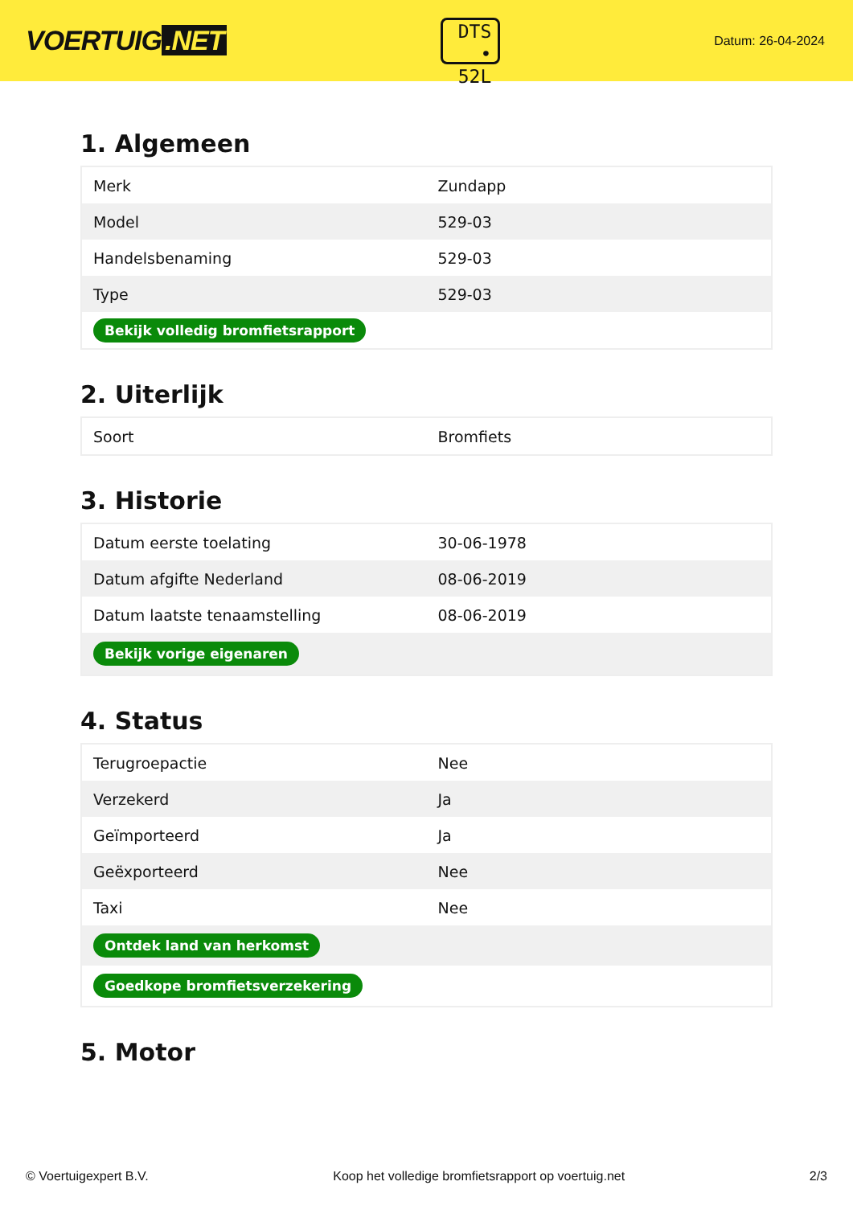VOERTUIG.NET
DTS
• 52L
Datum: 26-04-2024
1. Algemeen
| Merk | Zundapp |
| Model | 529-03 |
| Handelsbenaming | 529-03 |
| Type | 529-03 |
| Bekijk volledig bromfietsrapport | |
2. Uiterlijk
| Soort | Bromfiets |
3. Historie
| Datum eerste toelating | 30-06-1978 |
| Datum afgifte Nederland | 08-06-2019 |
| Datum laatste tenaamstelling | 08-06-2019 |
| Bekijk vorige eigenaren | |
4. Status
| Terugroepactie | Nee |
| Verzekerd | Ja |
| Geïmporteerd | Ja |
| Geëxporteerd | Nee |
| Taxi | Nee |
| Ontdek land van herkomst | |
| Goedkope bromfietsverzekering | |
5. Motor
© Voertuigexpert B.V. Koop het volledige bromfietsrapport op voertuig.net 2/3